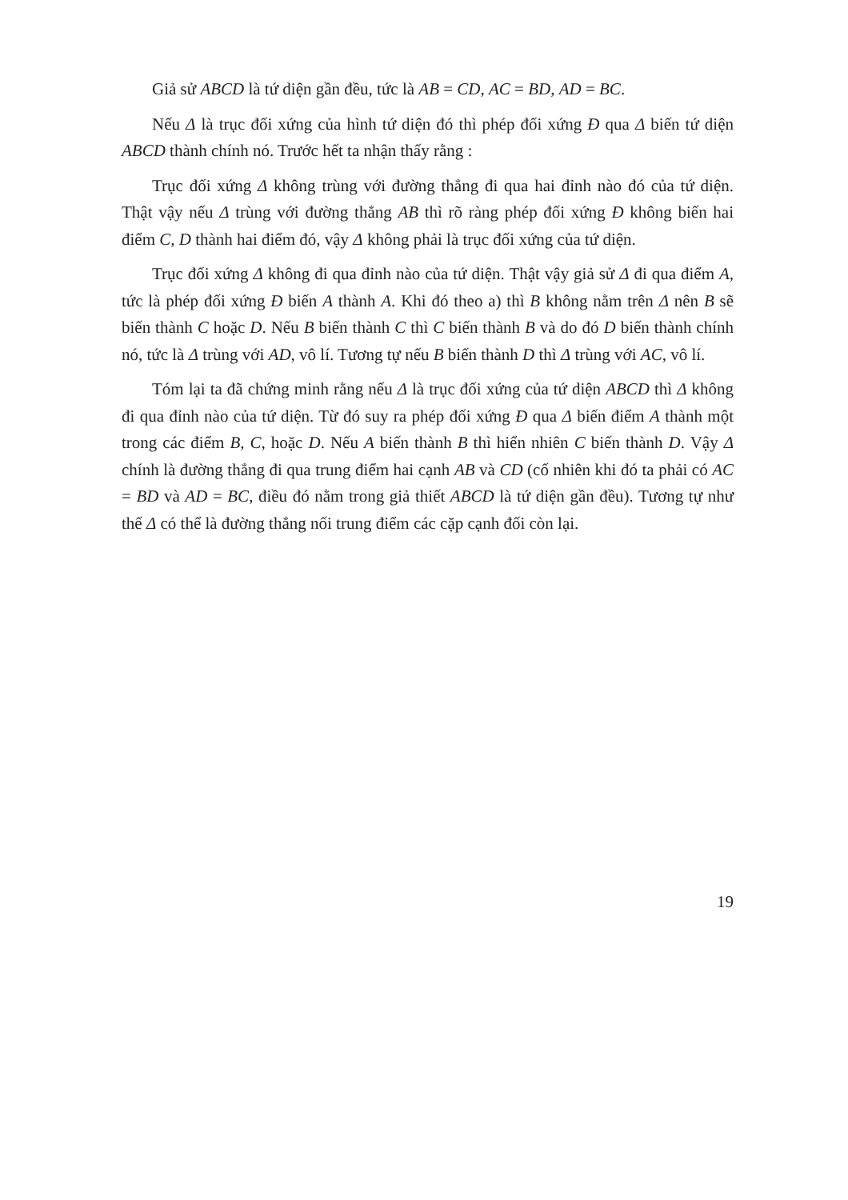Giả sử ABCD là tứ diện gần đều, tức là AB = CD, AC = BD, AD = BC.
Nếu Δ là trục đối xứng của hình tứ diện đó thì phép đối xứng Đ qua Δ biến tứ diện ABCD thành chính nó. Trước hết ta nhận thấy rằng :
Trục đối xứng Δ không trùng với đường thẳng đi qua hai đỉnh nào đó của tứ diện. Thật vậy nếu Δ trùng với đường thẳng AB thì rõ ràng phép đối xứng Đ không biến hai điểm C, D thành hai điểm đó, vậy Δ không phải là trục đối xứng của tứ diện.
Trục đối xứng Δ không đi qua đỉnh nào của tứ diện. Thật vậy giả sử Δ đi qua điểm A, tức là phép đối xứng Đ biến A thành A. Khi đó theo a) thì B không nằm trên Δ nên B sẽ biến thành C hoặc D. Nếu B biến thành C thì C biến thành B và do đó D biến thành chính nó, tức là Δ trùng với AD, vô lí. Tương tự nếu B biến thành D thì Δ trùng với AC, vô lí.
Tóm lại ta đã chứng minh rằng nếu Δ là trục đối xứng của tứ diện ABCD thì Δ không đi qua đỉnh nào của tứ diện. Từ đó suy ra phép đối xứng Đ qua Δ biến điểm A thành một trong các điểm B, C, hoặc D. Nếu A biến thành B thì hiển nhiên C biến thành D. Vậy Δ chính là đường thẳng đi qua trung điểm hai cạnh AB và CD (cố nhiên khi đó ta phải có AC = BD và AD = BC, điều đó nằm trong giả thiết ABCD là tứ diện gần đều). Tương tự như thế Δ có thể là đường thẳng nối trung điểm các cặp cạnh đối còn lại.
19